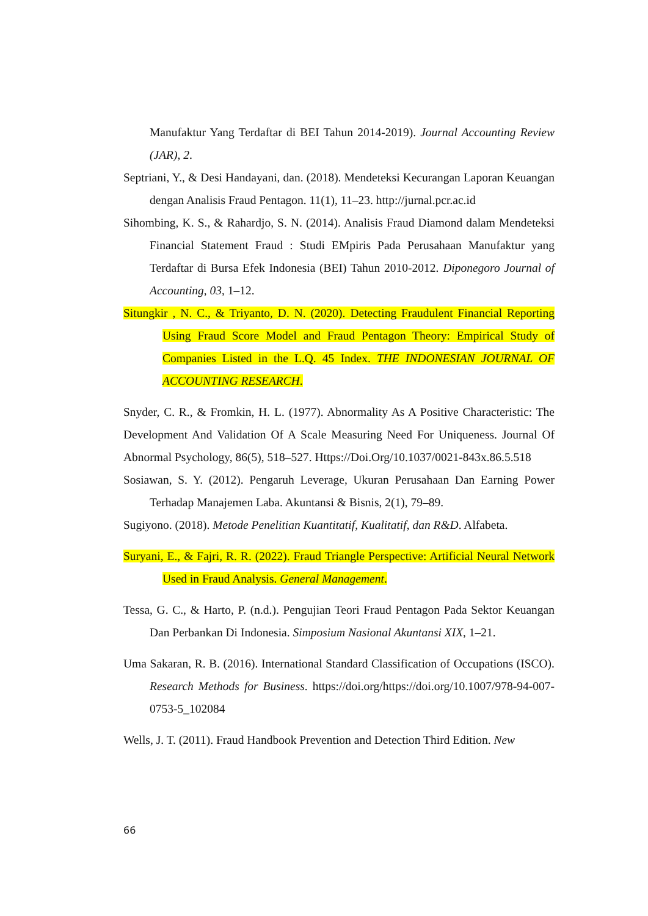Manufaktur Yang Terdaftar di BEI Tahun 2014-2019). Journal Accounting Review (JAR), 2.
Septriani, Y., & Desi Handayani, dan. (2018). Mendeteksi Kecurangan Laporan Keuangan dengan Analisis Fraud Pentagon. 11(1), 11–23. http://jurnal.pcr.ac.id
Sihombing, K. S., & Rahardjo, S. N. (2014). Analisis Fraud Diamond dalam Mendeteksi Financial Statement Fraud : Studi EMpiris Pada Perusahaan Manufaktur yang Terdaftar di Bursa Efek Indonesia (BEI) Tahun 2010-2012. Diponegoro Journal of Accounting, 03, 1–12.
Situngkir , N. C., & Triyanto, D. N. (2020). Detecting Fraudulent Financial Reporting Using Fraud Score Model and Fraud Pentagon Theory: Empirical Study of Companies Listed in the L.Q. 45 Index. THE INDONESIAN JOURNAL OF ACCOUNTING RESEARCH.
Snyder, C. R., & Fromkin, H. L. (1977). Abnormality As A Positive Characteristic: The Development And Validation Of A Scale Measuring Need For Uniqueness. Journal Of Abnormal Psychology, 86(5), 518–527. Https://Doi.Org/10.1037/0021-843x.86.5.518
Sosiawan, S. Y. (2012). Pengaruh Leverage, Ukuran Perusahaan Dan Earning Power Terhadap Manajemen Laba. Akuntansi & Bisnis, 2(1), 79–89.
Sugiyono. (2018). Metode Penelitian Kuantitatif, Kualitatif, dan R&D. Alfabeta.
Suryani, E., & Fajri, R. R. (2022). Fraud Triangle Perspective: Artificial Neural Network Used in Fraud Analysis. General Management.
Tessa, G. C., & Harto, P. (n.d.). Pengujian Teori Fraud Pentagon Pada Sektor Keuangan Dan Perbankan Di Indonesia. Simposium Nasional Akuntansi XIX, 1–21.
Uma Sakaran, R. B. (2016). International Standard Classification of Occupations (ISCO). Research Methods for Business. https://doi.org/https://doi.org/10.1007/978-94-007-0753-5_102084
Wells, J. T. (2011). Fraud Handbook Prevention and Detection Third Edition. New
66